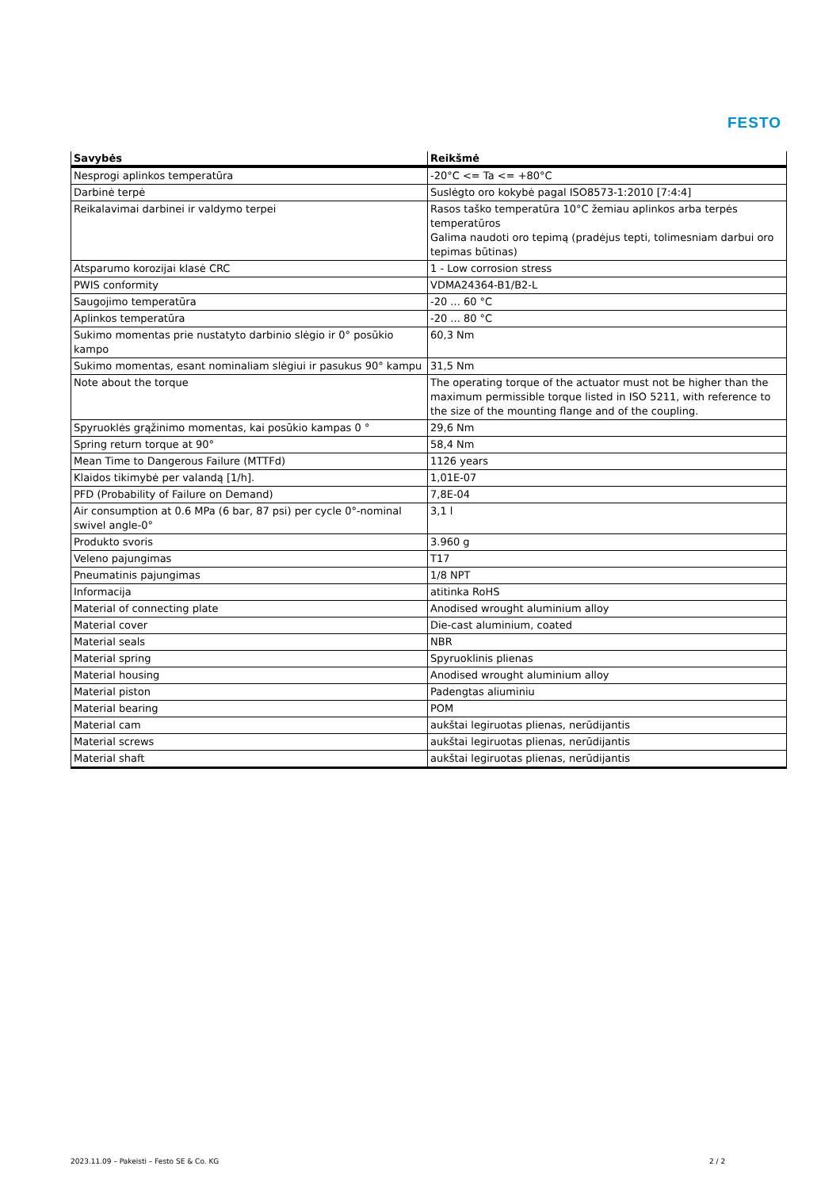FESTO
| Savybės | Reikšmė |
| --- | --- |
| Nesprogi aplinkos temperatūra | -20°C <= Ta <= +80°C |
| Darbinė terpė | Suslėgto oro kokybė pagal ISO8573-1:2010 [7:4:4] |
| Reikalavimai darbinei ir valdymo terpei | Rasos taško temperatūra 10°C žemiau aplinkos arba terpės temperatūros Galima naudoti oro tepimą (pradėjus tepti, tolimesniam darbui oro tepimas būtinas) |
| Atsparumo korozijai klasė CRC | 1 - Low corrosion stress |
| PWIS conformity | VDMA24364-B1/B2-L |
| Saugojimo temperatūra | -20 ... 60 °C |
| Aplinkos temperatūra | -20 ... 80 °C |
| Sukimo momentas prie nustatyto darbinio slėgio ir 0° posūkio kampo | 60,3 Nm |
| Sukimo momentas, esant nominaliam slėgiui ir pasukus 90° kampu | 31,5 Nm |
| Note about the torque | The operating torque of the actuator must not be higher than the maximum permissible torque listed in ISO 5211, with reference to the size of the mounting flange and of the coupling. |
| Spyruoklės grąžinimo momentas, kai posūkio kampas 0 ° | 29,6 Nm |
| Spring return torque at 90° | 58,4 Nm |
| Mean Time to Dangerous Failure (MTTFd) | 1126 years |
| Klaidos tikimybė per valandą [1/h]. | 1,01E-07 |
| PFD (Probability of Failure on Demand) | 7,8E-04 |
| Air consumption at 0.6 MPa (6 bar, 87 psi) per cycle 0°-nominal swivel angle-0° | 3,1 l |
| Produkto svoris | 3.960 g |
| Veleno pajungimas | T17 |
| Pneumatinis pajungimas | 1/8 NPT |
| Informacija | atitinka RoHS |
| Material of connecting plate | Anodised wrought aluminium alloy |
| Material cover | Die-cast aluminium, coated |
| Material seals | NBR |
| Material spring | Spyruoklinis plienas |
| Material housing | Anodised wrought aluminium alloy |
| Material piston | Padengtas aliuminiu |
| Material bearing | POM |
| Material cam | aukštai legiruotas plienas, nerūdijantis |
| Material screws | aukštai legiruotas plienas, nerūdijantis |
| Material shaft | aukštai legiruotas plienas, nerūdijantis |
2023.11.09 – Pakeisti – Festo SE & Co. KG
2 / 2